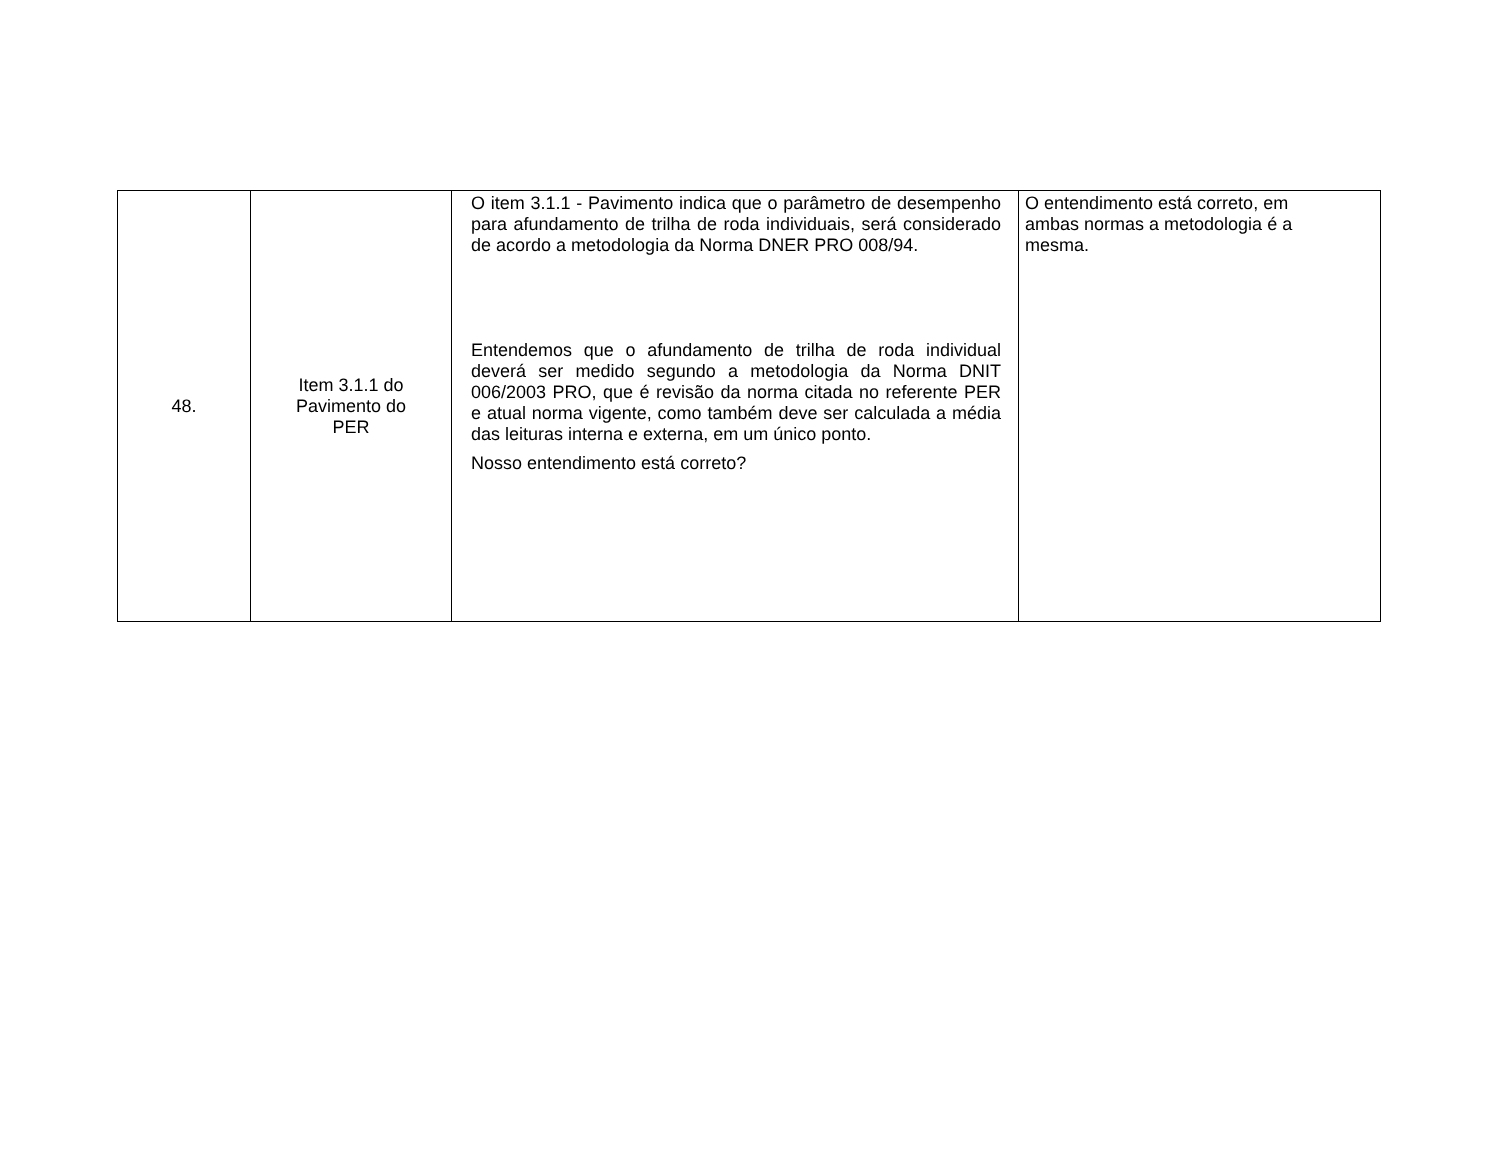| 48. | Item 3.1.1 do Pavimento do PER | O item 3.1.1 - Pavimento indica que o parâmetro de desempenho para afundamento de trilha de roda individuais, será considerado de acordo a metodologia da Norma DNER PRO 008/94. Entendemos que o afundamento de trilha de roda individual deverá ser medido segundo a metodologia da Norma DNIT 006/2003 PRO, que é revisão da norma citada no referente PER e atual norma vigente, como também deve ser calculada a média das leituras interna e externa, em um único ponto. Nosso entendimento está correto? | O entendimento está correto, em ambas normas a metodologia é a mesma. |